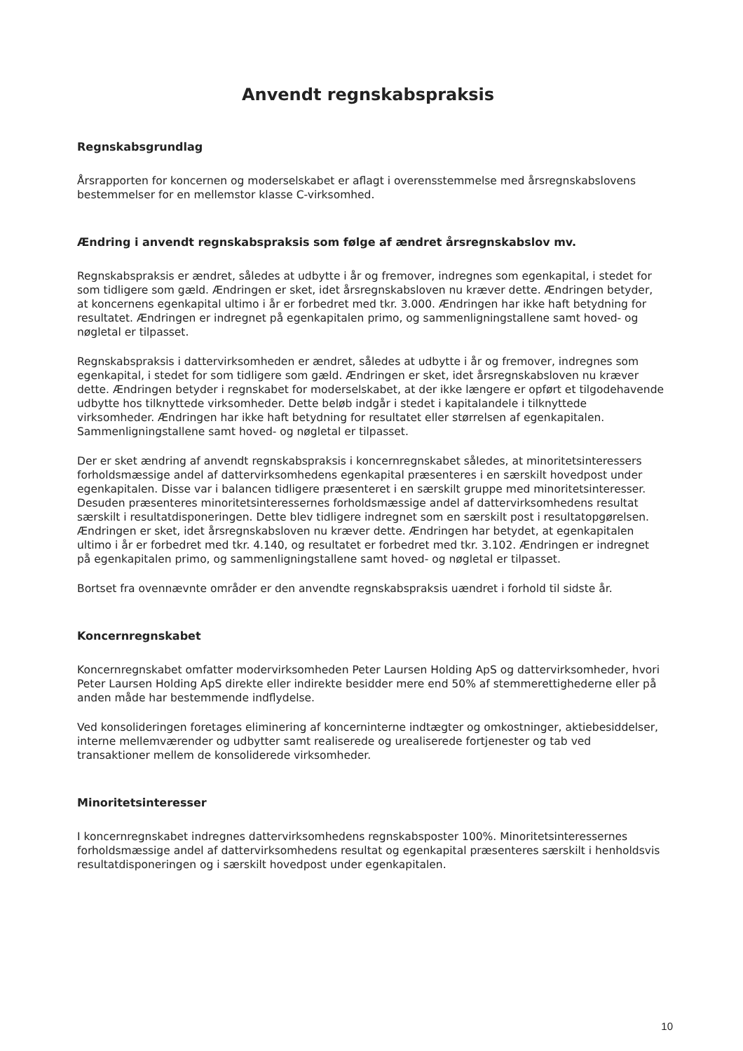Anvendt regnskabspraksis
Regnskabsgrundlag
Årsrapporten for koncernen og moderselskabet er aflagt i overensstemmelse med årsregnskabslovens bestemmelser for en mellemstor klasse C-virksomhed.
Ændring i anvendt regnskabspraksis som følge af ændret årsregnskabslov mv.
Regnskabspraksis er ændret, således at udbytte i år og fremover, indregnes som egenkapital, i stedet for som tidligere som gæld. Ændringen er sket, idet årsregnskabsloven nu kræver dette. Ændringen betyder, at koncernens egenkapital ultimo i år er forbedret med tkr. 3.000. Ændringen har ikke haft betydning for resultatet. Ændringen er indregnet på egenkapitalen primo, og sammenligningstallene samt hoved- og nøgletal er tilpasset.
Regnskabspraksis i dattervirksomheden er ændret, således at udbytte i år og fremover, indregnes som egenkapital, i stedet for som tidligere som gæld. Ændringen er sket, idet årsregnskabsloven nu kræver dette. Ændringen betyder i regnskabet for moderselskabet, at der ikke længere er opført et tilgodehavende udbytte hos tilknyttede virksomheder. Dette beløb indgår i stedet i kapitalandele i tilknyttede virksomheder. Ændringen har ikke haft betydning for resultatet eller størrelsen af egenkapitalen. Sammenligningstallene samt hoved- og nøgletal er tilpasset.
Der er sket ændring af anvendt regnskabspraksis i koncernregnskabet således, at minoritetsinteressers forholdsmæssige andel af dattervirksomhedens egenkapital præsenteres i en særskilt hovedpost under egenkapitalen. Disse var i balancen tidligere præsenteret i en særskilt gruppe med minoritetsinteresser. Desuden præsenteres minoritetsinteressernes forholdsmæssige andel af dattervirksomhedens resultat særskilt i resultatdisponeringen. Dette blev tidligere indregnet som en særskilt post i resultatopgørelsen. Ændringen er sket, idet årsregnskabsloven nu kræver dette. Ændringen har betydet, at egenkapitalen ultimo i år er forbedret med tkr. 4.140, og resultatet er forbedret med tkr. 3.102. Ændringen er indregnet på egenkapitalen primo, og sammenligningstallene samt hoved- og nøgletal er tilpasset.
Bortset fra ovennævnte områder er den anvendte regnskabspraksis uændret i forhold til sidste år.
Koncernregnskabet
Koncernregnskabet omfatter modervirksomheden Peter Laursen Holding ApS og dattervirksomheder, hvori Peter Laursen Holding ApS direkte eller indirekte besidder mere end 50% af stemmerettighederne eller på anden måde har bestemmende indflydelse.
Ved konsolideringen foretages eliminering af koncerninterne indtægter og omkostninger, aktiebesiddelser, interne mellemværender og udbytter samt realiserede og urealiserede fortjenester og tab ved transaktioner mellem de konsoliderede virksomheder.
Minoritetsinteresser
I koncernregnskabet indregnes dattervirksomhedens regnskabsposter 100%. Minoritetsinteressernes forholdsmæssige andel af dattervirksomhedens resultat og egenkapital præsenteres særskilt i henholdsvis resultatdisponeringen og i særskilt hovedpost under egenkapitalen.
10